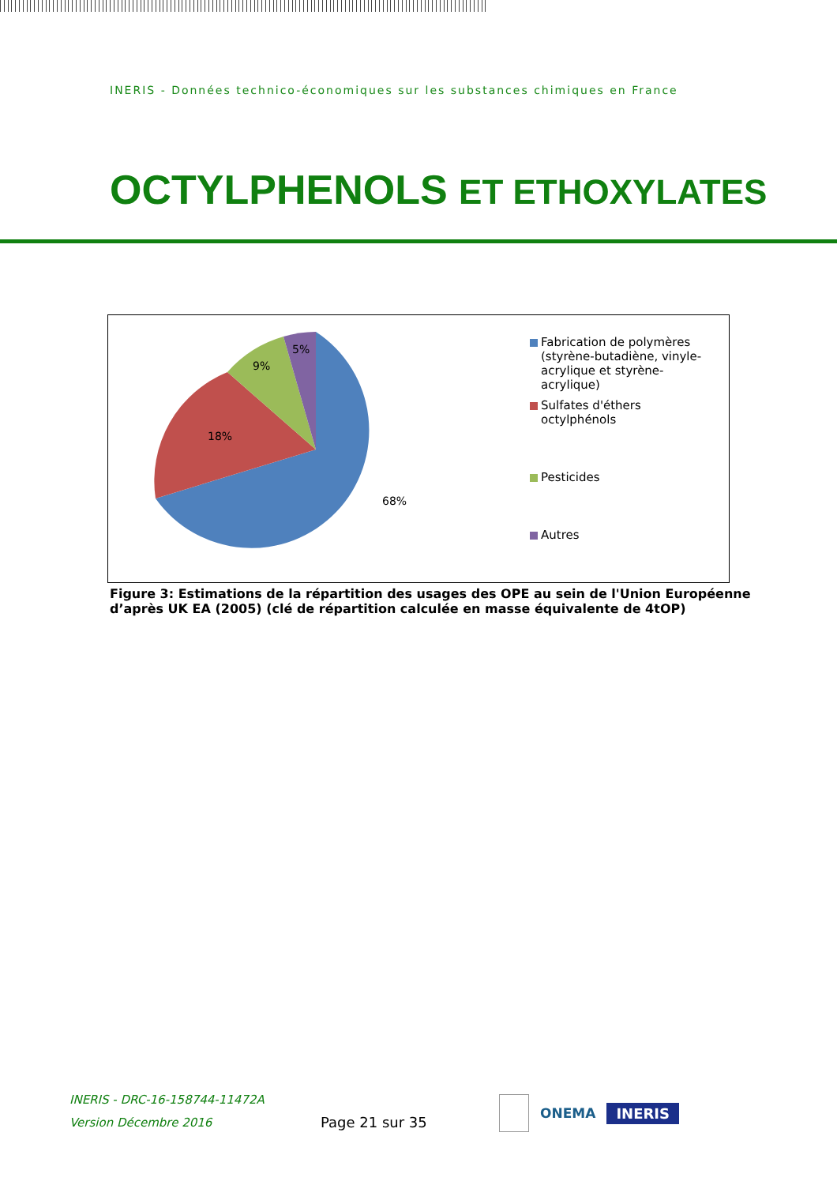INERIS - Données technico-économiques sur les substances chimiques en France
OCTYLPHENOLS ET ETHOXYLATES
68%
18%
9%
5%
Fabrication de polymères (styrène-butadiène, vinyle-acrylique et styrène-acrylique)
Sulfates d'éthers octylphénols
Pesticides
Autres
Figure 3: Estimations de la répartition des usages des OPE au sein de l'Union Européenne d’après UK EA (2005) (clé de répartition calculée en masse équivalente de 4tOP)
INERIS - DRC-16-158744-11472A
Version Décembre 2016
Page 21 sur 35
ONEMA
INERIS